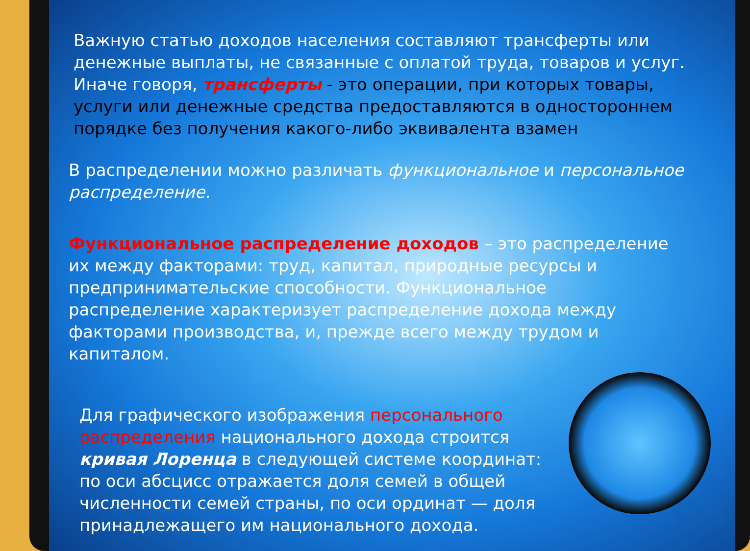Важную статью доходов населения составляют трансферты или денежные выплаты, не связанные с оплатой труда, товаров и услуг. Иначе говоря, трансферты - это операции, при которых товары, услуги или денежные средства предоставляются в одностороннем порядке без получения какого-либо эквивалента взамен
В распределении можно различать функциональное и персональное распределение.
Функциональное распределение доходов – это распределение их между факторами: труд, капитал, природные ресурсы и предпринимательские способности. Функциональное распределение характеризует распределение дохода между факторами производства, и, прежде всего между трудом и капиталом.
Для графического изображения персонального распределения национального дохода строится кривая Лоренца в следующей системе координат: по оси абсцисс отражается доля семей в общей численности семей страны, по оси ординат — доля принадлежащего им национального дохода.